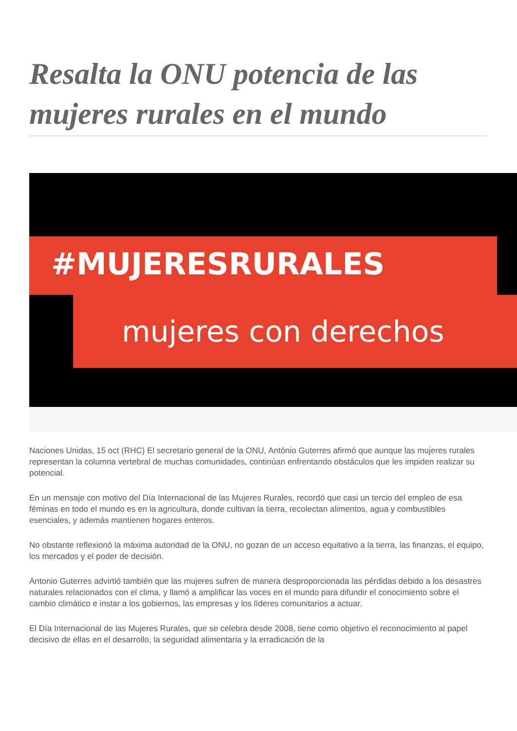Resalta la ONU potencia de las mujeres rurales en el mundo
#MUJERESRURALES
mujeres con derechos
Naciones Unidas, 15 oct (RHC) El secretario general de la ONU, António Guterres afirmó que aunque las mujeres rurales representan la columna vertebral de muchas comunidades, continúan enfrentando obstáculos que les impiden realizar su potencial.
En un mensaje con motivo del Día Internacional de las Mujeres Rurales, recordó que casi un tercio del empleo de esa féminas en todo el mundo es en la agricultura, donde cultivan la tierra, recolectan alimentos, agua y combustibles esenciales, y además mantienen hogares enteros.
No obstante reflexionó la máxima autoridad de la ONU, no gozan de un acceso equitativo a la tierra, las finanzas, el equipo, los mercados y el poder de decisión.
Antonio Guterres advirtió también que las mujeres sufren de manera desproporcionada las pérdidas debido a los desastres naturales relacionados con el clima, y llamó a amplificar las voces en el mundo para difundir el conocimiento sobre el cambio climático e instar a los gobiernos, las empresas y los líderes comunitarios a actuar.
El Día Internacional de las Mujeres Rurales, que se celebra desde 2008, tiene como objetivo el reconocimiento al papel decisivo de ellas en el desarrollo, la seguridad alimentaria y la erradicación de la